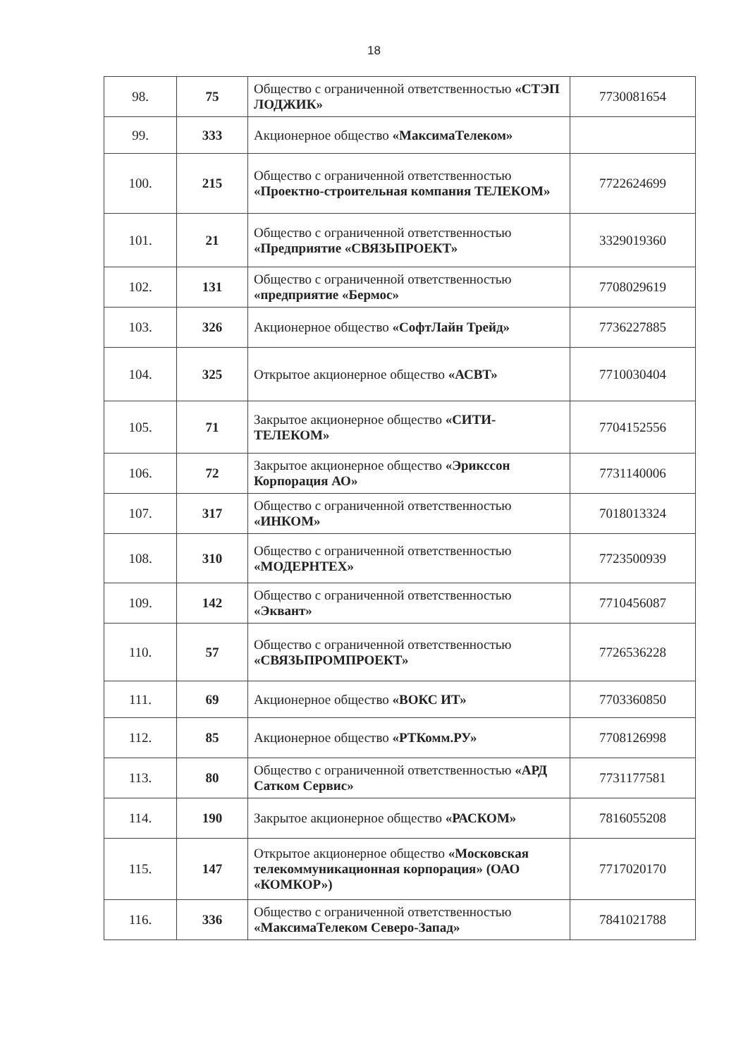18
| 98. | 75 | Общество с ограниченной ответственностью «СТЭП ЛОДЖИК» | 7730081654 |
| 99. | 333 | Акционерное общество «МаксимаТелеком» | |
| 100. | 215 | Общество с ограниченной ответственностью «Проектно-строительная компания ТЕЛЕКОМ» | 7722624699 |
| 101. | 21 | Общество с ограниченной ответственностью «Предприятие «СВЯЗЬПРОЕКТ» | 3329019360 |
| 102. | 131 | Общество с ограниченной ответственностью «предприятие «Бермос» | 7708029619 |
| 103. | 326 | Акционерное общество «СофтЛайн Трейд» | 7736227885 |
| 104. | 325 | Открытое акционерное общество «АСВТ» | 7710030404 |
| 105. | 71 | Закрытое акционерное общество «СИТИ-ТЕЛЕКОМ» | 7704152556 |
| 106. | 72 | Закрытое акционерное общество «Эрикссон Корпорация АО» | 7731140006 |
| 107. | 317 | Общество с ограниченной ответственностью «ИНКОМ» | 7018013324 |
| 108. | 310 | Общество с ограниченной ответственностью «МОДЕРНТЕХ» | 7723500939 |
| 109. | 142 | Общество с ограниченной ответственностью «Эквант» | 7710456087 |
| 110. | 57 | Общество с ограниченной ответственностью «СВЯЗЬПРОМПРОЕКТ» | 7726536228 |
| 111. | 69 | Акционерное общество «ВОКС ИТ» | 7703360850 |
| 112. | 85 | Акционерное общество «РТКомм.РУ» | 7708126998 |
| 113. | 80 | Общество с ограниченной ответственностью «АРД Сатком Сервис» | 7731177581 |
| 114. | 190 | Закрытое акционерное общество «РАСКОМ» | 7816055208 |
| 115. | 147 | Открытое акционерное общество «Московская телекоммуникационная корпорация» (ОАО «КОМКОР») | 7717020170 |
| 116. | 336 | Общество с ограниченной ответственностью «МаксимаТелеком Северо-Запад» | 7841021788 |